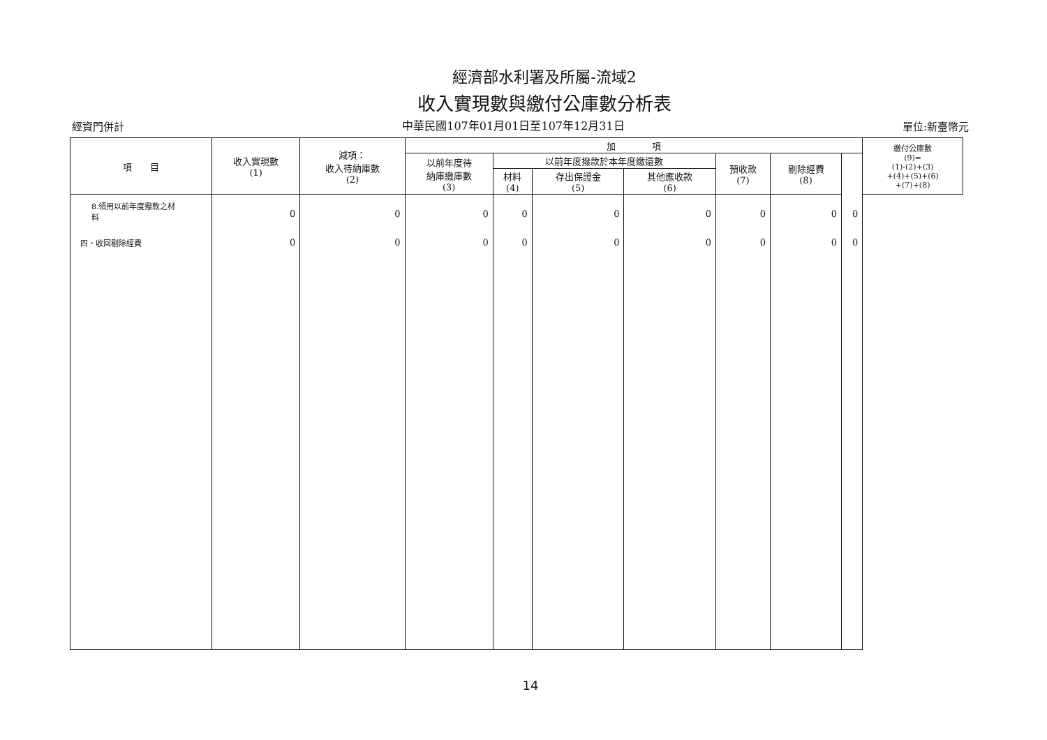經濟部水利署及所屬-流域2
收入實現數與繳付公庫數分析表
經資門併計 中華民國107年01月01日至107年12月31日 單位:新臺幣元
| 項 目 | 收入實現數 (1) | 減項： 收入待納庫數 (2) | 加 項 | | | | | | | 繳付公庫數 (9)= (1)-(2)+(3) +(4)+(5)+(6) +(7)+(8) |
| --- | --- | --- | --- | --- | --- | --- | --- | --- | --- | --- |
| | | | 以前年度待 納庫繳庫數 (3) | 以前年度撥款於本年度繳還數 | | | 預收款 (7) | 剔除經費 (8) | | |
| | | | | 材料 (4) | 存出保證金 (5) | 其他應收款 (6) | | | | |
| 8.領用以前年度撥款之材 料 | 0 | 0 | 0 | 0 | 0 | 0 | 0 | 0 | 0 | |
| 四、收回剔除經費 | 0 | 0 | 0 | 0 | 0 | 0 | 0 | 0 | 0 | |
14